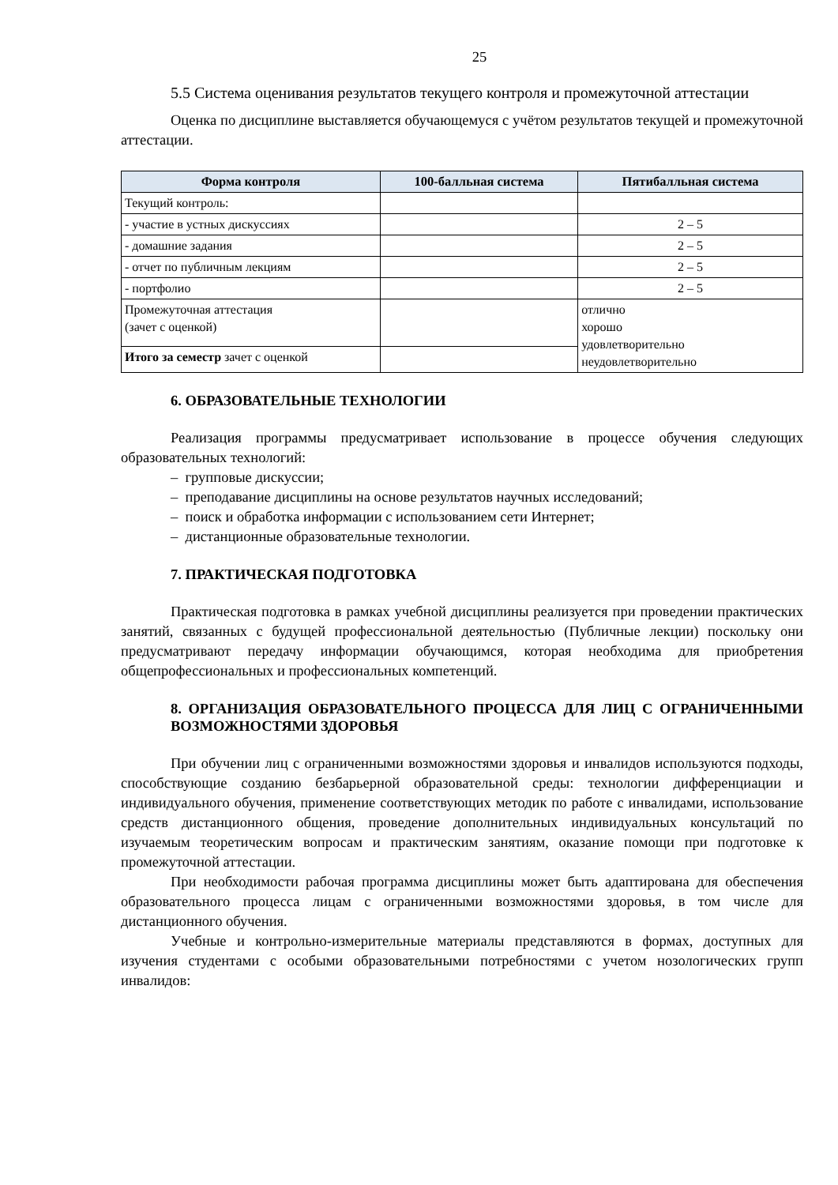25
5.5 Система оценивания результатов текущего контроля и промежуточной аттестации
Оценка по дисциплине выставляется обучающемуся с учётом результатов текущей и промежуточной аттестации.
| Форма контроля | 100-балльная система | Пятибалльная система |
| --- | --- | --- |
| Текущий контроль: | | |
| - участие в устных дискуссиях | | 2 – 5 |
| - домашние задания | | 2 – 5 |
| - отчет по публичным лекциям | | 2 – 5 |
| - портфолио | | 2 – 5 |
| Промежуточная аттестация (зачет с оценкой) | | отлично хорошо удовлетворительно неудовлетворительно |
| Итого за семестр зачет с оценкой | | |
6. ОБРАЗОВАТЕЛЬНЫЕ ТЕХНОЛОГИИ
Реализация программы предусматривает использование в процессе обучения следующих образовательных технологий:
– групповые дискуссии;
– преподавание дисциплины на основе результатов научных исследований;
– поиск и обработка информации с использованием сети Интернет;
– дистанционные образовательные технологии.
7. ПРАКТИЧЕСКАЯ ПОДГОТОВКА
Практическая подготовка в рамках учебной дисциплины реализуется при проведении практических занятий, связанных с будущей профессиональной деятельностью (Публичные лекции) поскольку они предусматривают передачу информации обучающимся, которая необходима для приобретения общепрофессиональных и профессиональных компетенций.
8. ОРГАНИЗАЦИЯ ОБРАЗОВАТЕЛЬНОГО ПРОЦЕССА ДЛЯ ЛИЦ С ОГРАНИЧЕННЫМИ ВОЗМОЖНОСТЯМИ ЗДОРОВЬЯ
При обучении лиц с ограниченными возможностями здоровья и инвалидов используются подходы, способствующие созданию безбарьерной образовательной среды: технологии дифференциации и индивидуального обучения, применение соответствующих методик по работе с инвалидами, использование средств дистанционного общения, проведение дополнительных индивидуальных консультаций по изучаемым теоретическим вопросам и практическим занятиям, оказание помощи при подготовке к промежуточной аттестации.
При необходимости рабочая программа дисциплины может быть адаптирована для обеспечения образовательного процесса лицам с ограниченными возможностями здоровья, в том числе для дистанционного обучения.
Учебные и контрольно-измерительные материалы представляются в формах, доступных для изучения студентами с особыми образовательными потребностями с учетом нозологических групп инвалидов: